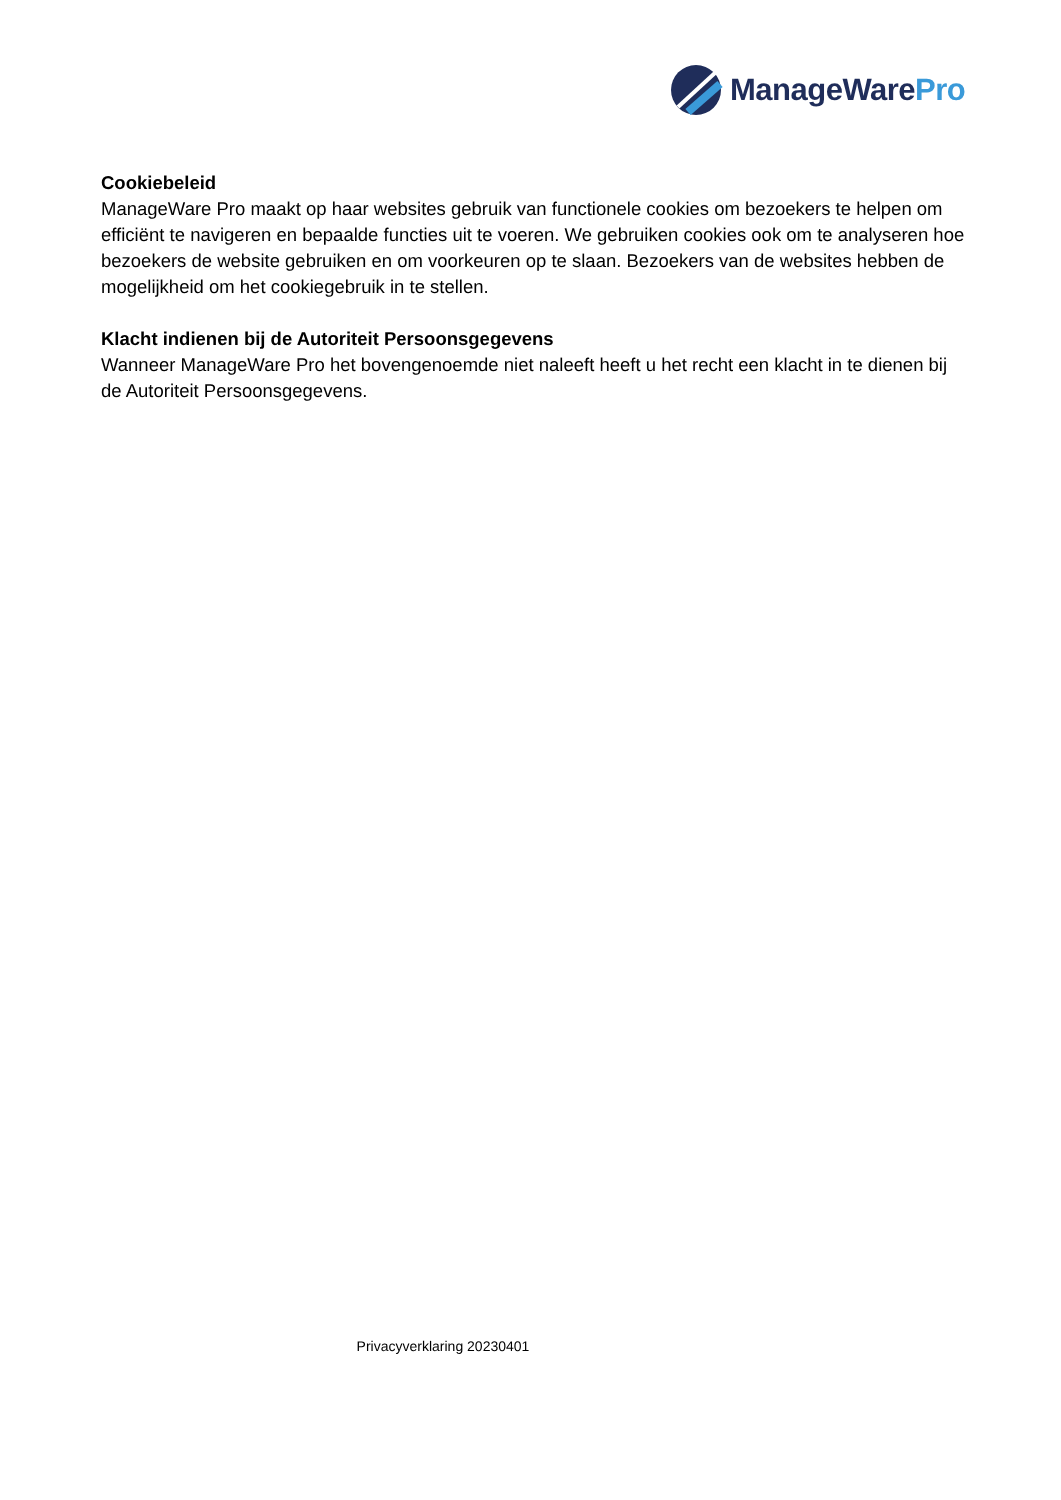ManageWarePro
Cookiebeleid
ManageWare Pro maakt op haar websites gebruik van functionele cookies om bezoekers te helpen om efficiënt te navigeren en bepaalde functies uit te voeren. We gebruiken cookies ook om te analyseren hoe bezoekers de website gebruiken en om voorkeuren op te slaan. Bezoekers van de websites hebben de mogelijkheid om het cookiegebruik in te stellen.
Klacht indienen bij de Autoriteit Persoonsgegevens
Wanneer ManageWare Pro het bovengenoemde niet naleeft heeft u het recht een klacht in te dienen bij de Autoriteit Persoonsgegevens.
Privacyverklaring 20230401